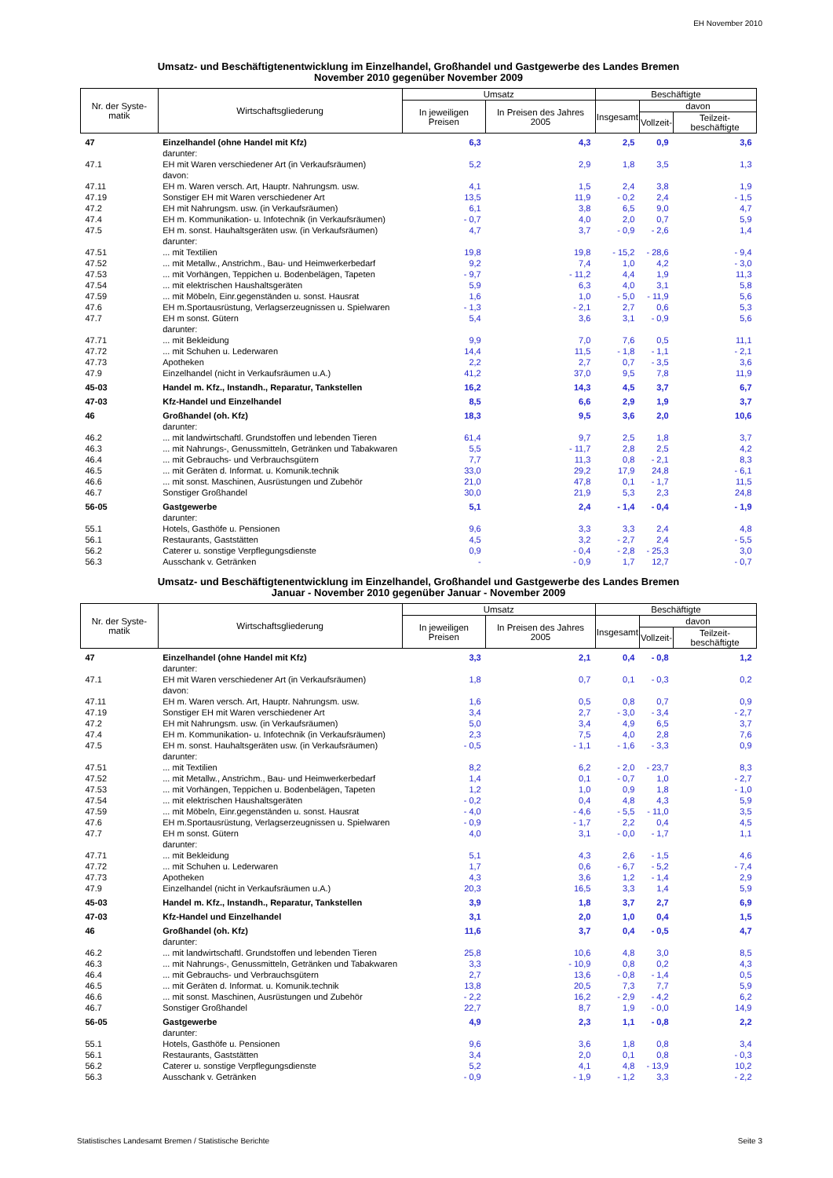EH November 2010
Umsatz- und Beschäftigtenentwicklung im Einzelhandel, Großhandel und Gastgewerbe des Landes Bremen
November 2010 gegenüber November 2009
| Nr. der Syste-matik | Wirtschaftsgliederung | Umsatz | | Beschäftigte | | |
| --- | --- | --- | --- | --- | --- | --- |
| | | In jeweiligen Preisen | In Preisen des Jahres 2005 | Insgesamt | davon | |
| | | | | | Vollzeit- | Teilzeit- beschäftigte |
| 47 | Einzelhandel (ohne Handel mit Kfz) | 6,3 | 4,3 | 2,5 | 0,9 | 3,6 |
| | darunter: | | | | | |
| 47.1 | EH mit Waren verschiedener Art (in Verkaufsräumen) | 5,2 | 2,9 | 1,8 | 3,5 | 1,3 |
| | davon: | | | | | |
| 47.11 | EH m. Waren versch. Art, Hauptr. Nahrungsm. usw. | 4,1 | 1,5 | 2,4 | 3,8 | 1,9 |
| 47.19 | Sonstiger EH mit Waren verschiedener Art | 13,5 | 11,9 | - 0,2 | 2,4 | - 1,5 |
| 47.2 | EH mit Nahrungsm. usw. (in Verkaufsräumen) | 6,1 | 3,8 | 6,5 | 9,0 | 4,7 |
| 47.4 | EH m. Kommunikation- u. Infotechnik (in Verkaufsräumen) | - 0,7 | 4,0 | 2,0 | 0,7 | 5,9 |
| 47.5 | EH m. sonst. Hauhaltsgeräten usw. (in Verkaufsräumen) | 4,7 | 3,7 | - 0,9 | - 2,6 | 1,4 |
| | darunter: | | | | | |
| 47.51 | ... mit Textilien | 19,8 | 19,8 | - 15,2 | - 28,6 | - 9,4 |
| 47.52 | ... mit Metallw., Anstrichm., Bau- und Heimwerkerbedarf | 9,2 | 7,4 | 1,0 | 4,2 | - 3,0 |
| 47.53 | ... mit Vorhängen, Teppichen u. Bodenbelägen, Tapeten | - 9,7 | - 11,2 | 4,4 | 1,9 | 11,3 |
| 47.54 | ... mit elektrischen Haushaltsgeräten | 5,9 | 6,3 | 4,0 | 3,1 | 5,8 |
| 47.59 | ... mit Möbeln, Einr.gegenständen u. sonst. Hausrat | 1,6 | 1,0 | - 5,0 | - 11,9 | 5,6 |
| 47.6 | EH m.Sportausrüstung, Verlagserzeugnissen u. Spielwaren | - 1,3 | - 2,1 | 2,7 | 0,6 | 5,3 |
| 47.7 | EH m sonst. Gütern | 5,4 | 3,6 | 3,1 | - 0,9 | 5,6 |
| | darunter: | | | | | |
| 47.71 | ... mit Bekleidung | 9,9 | 7,0 | 7,6 | 0,5 | 11,1 |
| 47.72 | ... mit Schuhen u. Lederwaren | 14,4 | 11,5 | - 1,8 | - 1,1 | - 2,1 |
| 47.73 | Apotheken | 2,2 | 2,7 | 0,7 | - 3,5 | 3,6 |
| 47.9 | Einzelhandel (nicht in Verkaufsräumen u.A.) | 41,2 | 37,0 | 9,5 | 7,8 | 11,9 |
| 45-03 | Handel m. Kfz., Instandh., Reparatur, Tankstellen | 16,2 | 14,3 | 4,5 | 3,7 | 6,7 |
| 47-03 | Kfz-Handel und Einzelhandel | 8,5 | 6,6 | 2,9 | 1,9 | 3,7 |
| 46 | Großhandel (oh. Kfz) | 18,3 | 9,5 | 3,6 | 2,0 | 10,6 |
| | darunter: | | | | | |
| 46.2 | ... mit landwirtschaftl. Grundstoffen und lebenden Tieren | 61,4 | 9,7 | 2,5 | 1,8 | 3,7 |
| 46.3 | ... mit Nahrungs-, Genussmitteln, Getränken und Tabakwaren | 5,5 | - 11,7 | 2,8 | 2,5 | 4,2 |
| 46.4 | ... mit Gebrauchs- und Verbrauchsgütern | 7,7 | 11,3 | 0,8 | - 2,1 | 8,3 |
| 46.5 | ... mit Geräten d. Informat. u. Komunik.technik | 33,0 | 29,2 | 17,9 | 24,8 | - 6,1 |
| 46.6 | ... mit sonst. Maschinen, Ausrüstungen und Zubehör | 21,0 | 47,8 | 0,1 | - 1,7 | 11,5 |
| 46.7 | Sonstiger Großhandel | 30,0 | 21,9 | 5,3 | 2,3 | 24,8 |
| 56-05 | Gastgewerbe | 5,1 | 2,4 | - 1,4 | - 0,4 | - 1,9 |
| | darunter: | | | | | |
| 55.1 | Hotels, Gasthöfe u. Pensionen | 9,6 | 3,3 | 3,3 | 2,4 | 4,8 |
| 56.1 | Restaurants, Gaststätten | 4,5 | 3,2 | - 2,7 | 2,4 | - 5,5 |
| 56.2 | Caterer u. sonstige Verpflegungsdienste | 0,9 | - 0,4 | - 2,8 | - 25,3 | 3,0 |
| 56.3 | Ausschank v. Getränken | - | - 0,9 | 1,7 | 12,7 | - 0,7 |
Umsatz- und Beschäftigtenentwicklung im Einzelhandel, Großhandel und Gastgewerbe des Landes Bremen
Januar - November 2010 gegenüber Januar - November 2009
| Nr. der Syste-matik | Wirtschaftsgliederung | Umsatz | | Beschäftigte | | |
| --- | --- | --- | --- | --- | --- | --- |
| | | In jeweiligen Preisen | In Preisen des Jahres 2005 | Insgesamt | davon | |
| | | | | | Vollzeit- | Teilzeit- beschäftigte |
| 47 | Einzelhandel (ohne Handel mit Kfz) | 3,3 | 2,1 | 0,4 | - 0,8 | 1,2 |
| | darunter: | | | | | |
| 47.1 | EH mit Waren verschiedener Art (in Verkaufsräumen) | 1,8 | 0,7 | 0,1 | - 0,3 | 0,2 |
| | davon: | | | | | |
| 47.11 | EH m. Waren versch. Art, Hauptr. Nahrungsm. usw. | 1,6 | 0,5 | 0,8 | 0,7 | 0,9 |
| 47.19 | Sonstiger EH mit Waren verschiedener Art | 3,4 | 2,7 | - 3,0 | - 3,4 | - 2,7 |
| 47.2 | EH mit Nahrungsm. usw. (in Verkaufsräumen) | 5,0 | 3,4 | 4,9 | 6,5 | 3,7 |
| 47.4 | EH m. Kommunikation- u. Infotechnik (in Verkaufsräumen) | 2,3 | 7,5 | 4,0 | 2,8 | 7,6 |
| 47.5 | EH m. sonst. Hauhaltsgeräten usw. (in Verkaufsräumen) | - 0,5 | - 1,1 | - 1,6 | - 3,3 | 0,9 |
| | darunter: | | | | | |
| 47.51 | ... mit Textilien | 8,2 | 6,2 | - 2,0 | - 23,7 | 8,3 |
| 47.52 | ... mit Metallw., Anstrichm., Bau- und Heimwerkerbedarf | 1,4 | 0,1 | - 0,7 | 1,0 | - 2,7 |
| 47.53 | ... mit Vorhängen, Teppichen u. Bodenbelägen, Tapeten | 1,2 | 1,0 | 0,9 | 1,8 | - 1,0 |
| 47.54 | ... mit elektrischen Haushaltsgeräten | - 0,2 | 0,4 | 4,8 | 4,3 | 5,9 |
| 47.59 | ... mit Möbeln, Einr.gegenständen u. sonst. Hausrat | - 4,0 | - 4,6 | - 5,5 | - 11,0 | 3,5 |
| 47.6 | EH m.Sportausrüstung, Verlagserzeugnissen u. Spielwaren | - 0,9 | - 1,7 | 2,2 | 0,4 | 4,5 |
| 47.7 | EH m sonst. Gütern | 4,0 | 3,1 | - 0,0 | - 1,7 | 1,1 |
| | darunter: | | | | | |
| 47.71 | ... mit Bekleidung | 5,1 | 4,3 | 2,6 | - 1,5 | 4,6 |
| 47.72 | ... mit Schuhen u. Lederwaren | 1,7 | 0,6 | - 6,7 | - 5,2 | - 7,4 |
| 47.73 | Apotheken | 4,3 | 3,6 | 1,2 | - 1,4 | 2,9 |
| 47.9 | Einzelhandel (nicht in Verkaufsräumen u.A.) | 20,3 | 16,5 | 3,3 | 1,4 | 5,9 |
| 45-03 | Handel m. Kfz., Instandh., Reparatur, Tankstellen | 3,9 | 1,8 | 3,7 | 2,7 | 6,9 |
| 47-03 | Kfz-Handel und Einzelhandel | 3,1 | 2,0 | 1,0 | 0,4 | 1,5 |
| 46 | Großhandel (oh. Kfz) | 11,6 | 3,7 | 0,4 | - 0,5 | 4,7 |
| | darunter: | | | | | |
| 46.2 | ... mit landwirtschaftl. Grundstoffen und lebenden Tieren | 25,8 | 10,6 | 4,8 | 3,0 | 8,5 |
| 46.3 | ... mit Nahrungs-, Genussmitteln, Getränken und Tabakwaren | 3,3 | - 10,9 | 0,8 | 0,2 | 4,3 |
| 46.4 | ... mit Gebrauchs- und Verbrauchsgütern | 2,7 | 13,6 | - 0,8 | - 1,4 | 0,5 |
| 46.5 | ... mit Geräten d. Informat. u. Komunik.technik | 13,8 | 20,5 | 7,3 | 7,7 | 5,9 |
| 46.6 | ... mit sonst. Maschinen, Ausrüstungen und Zubehör | - 2,2 | 16,2 | - 2,9 | - 4,2 | 6,2 |
| 46.7 | Sonstiger Großhandel | 22,7 | 8,7 | 1,9 | - 0,0 | 14,9 |
| 56-05 | Gastgewerbe | 4,9 | 2,3 | 1,1 | - 0,8 | 2,2 |
| | darunter: | | | | | |
| 55.1 | Hotels, Gasthöfe u. Pensionen | 9,6 | 3,6 | 1,8 | 0,8 | 3,4 |
| 56.1 | Restaurants, Gaststätten | 3,4 | 2,0 | 0,1 | 0,8 | - 0,3 |
| 56.2 | Caterer u. sonstige Verpflegungsdienste | 5,2 | 4,1 | 4,8 | - 13,9 | 10,2 |
| 56.3 | Ausschank v. Getränken | - 0,9 | - 1,9 | - 1,2 | 3,3 | - 2,2 |
Statistisches Landesamt Bremen / Statistische Berichte Seite 3